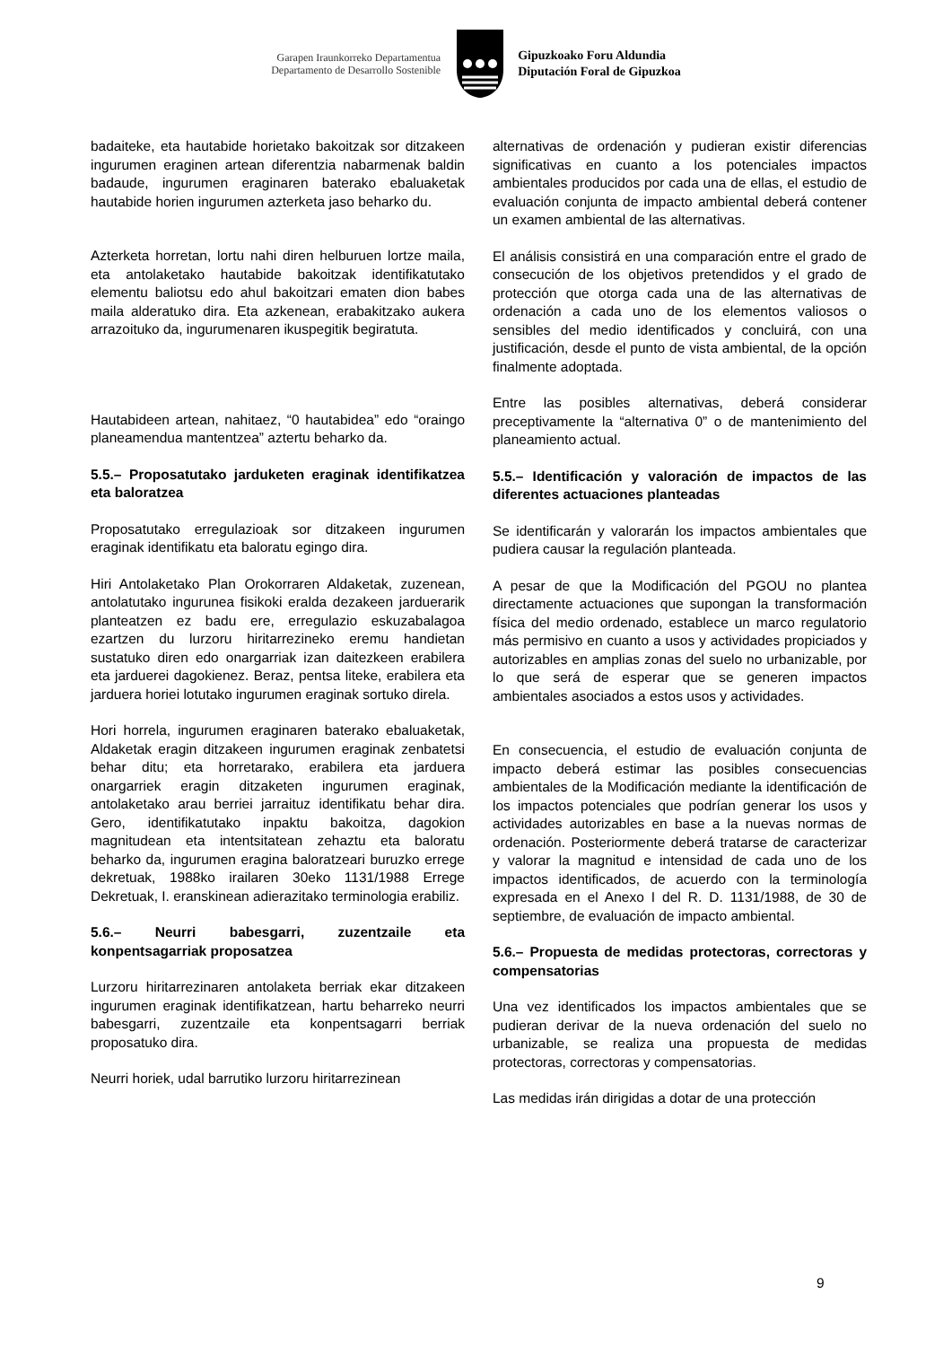Garapen Iraunkorreko Departamentua
Departamento de Desarrollo Sostenible
Gipuzkoako Foru Aldundia
Diputación Foral de Gipuzkoa
badaiteke, eta hautabide horietako bakoitzak sor ditzakeen ingurumen eraginen artean diferentzia nabarmenak baldin badaude, ingurumen eraginaren baterako ebaluaketak hautabide horien ingurumen azterketa jaso beharko du.
Azterketa horretan, lortu nahi diren helburuen lortze maila, eta antolaketako hautabide bakoitzak identifikatutako elementu baliotsu edo ahul bakoitzari ematen dion babes maila alderatuko dira. Eta azkenean, erabakitzako aukera arrazoituko da, ingurumenaren ikuspegitik begiratuta.
Hautabideen artean, nahitaez, “0 hautabidea” edo “oraingo planeamendua mantentzea” aztertu beharko da.
5.5.– Proposatutako jarduketen eraginak identifikatzea eta baloratzea
Proposatutako erregulazioak sor ditzakeen ingurumen eraginak identifikatu eta baloratu egingo dira.
Hiri Antolaketako Plan Orokorraren Aldaketak, zuzenean, antolatutako ingurunea fisikoki eralda dezakeen jarduerarik planteatzen ez badu ere, erregulazio eskuzabalagoa ezartzen du lurzoru hiritarrezineko eremu handietan sustatuko diren edo onargarriak izan daitezkeen erabilera eta jarduerei dagokienez. Beraz, pentsa liteke, erabilera eta jarduera horiei lotutako ingurumen eraginak sortuko direla.
Hori horrela, ingurumen eraginaren baterako ebaluaketak, Aldaketak eragin ditzakeen ingurumen eraginak zenbatetsi behar ditu; eta horretarako, erabilera eta jarduera onargarriek eragin ditzaketen ingurumen eraginak, antolaketako arau berriei jarraituz identifikatu behar dira. Gero, identifikatutako inpaktu bakoitza, dagokion magnitudean eta intentsitatean zehaztu eta baloratu beharko da, ingurumen eragina baloratzeari buruzko errege dekretuak, 1988ko irailaren 30eko 1131/1988 Errege Dekretuak, I. eranskinean adierazitako terminologia erabiliz.
5.6.– Neurri babesgarri, zuzentzaile eta konpentsagarriak proposatzea
Lurzoru hiritarrezinaren antolaketa berriak ekar ditzakeen ingurumen eraginak identifikatzean, hartu beharreko neurri babesgarri, zuzentzaile eta konpentsagarri berriak proposatuko dira.
Neurri horiek, udal barrutiko lurzoru hiritarrezinean
alternativas de ordenación y pudieran existir diferencias significativas en cuanto a los potenciales impactos ambientales producidos por cada una de ellas, el estudio de evaluación conjunta de impacto ambiental deberá contener un examen ambiental de las alternativas.
El análisis consistirá en una comparación entre el grado de consecución de los objetivos pretendidos y el grado de protección que otorga cada una de las alternativas de ordenación a cada uno de los elementos valiosos o sensibles del medio identificados y concluirá, con una justificación, desde el punto de vista ambiental, de la opción finalmente adoptada.
Entre las posibles alternativas, deberá considerar preceptivamente la “alternativa 0” o de mantenimiento del planeamiento actual.
5.5.– Identificación y valoración de impactos de las diferentes actuaciones planteadas
Se identificarán y valorarán los impactos ambientales que pudiera causar la regulación planteada.
A pesar de que la Modificación del PGOU no plantea directamente actuaciones que supongan la transformación física del medio ordenado, establece un marco regulatorio más permisivo en cuanto a usos y actividades propiciados y autorizables en amplias zonas del suelo no urbanizable, por lo que será de esperar que se generen impactos ambientales asociados a estos usos y actividades.
En consecuencia, el estudio de evaluación conjunta de impacto deberá estimar las posibles consecuencias ambientales de la Modificación mediante la identificación de los impactos potenciales que podrían generar los usos y actividades autorizables en base a la nuevas normas de ordenación. Posteriormente deberá tratarse de caracterizar y valorar la magnitud e intensidad de cada uno de los impactos identificados, de acuerdo con la terminología expresada en el Anexo I del R. D. 1131/1988, de 30 de septiembre, de evaluación de impacto ambiental.
5.6.– Propuesta de medidas protectoras, correctoras y compensatorias
Una vez identificados los impactos ambientales que se pudieran derivar de la nueva ordenación del suelo no urbanizable, se realiza una propuesta de medidas protectoras, correctoras y compensatorias.
Las medidas irán dirigidas a dotar de una protección
9